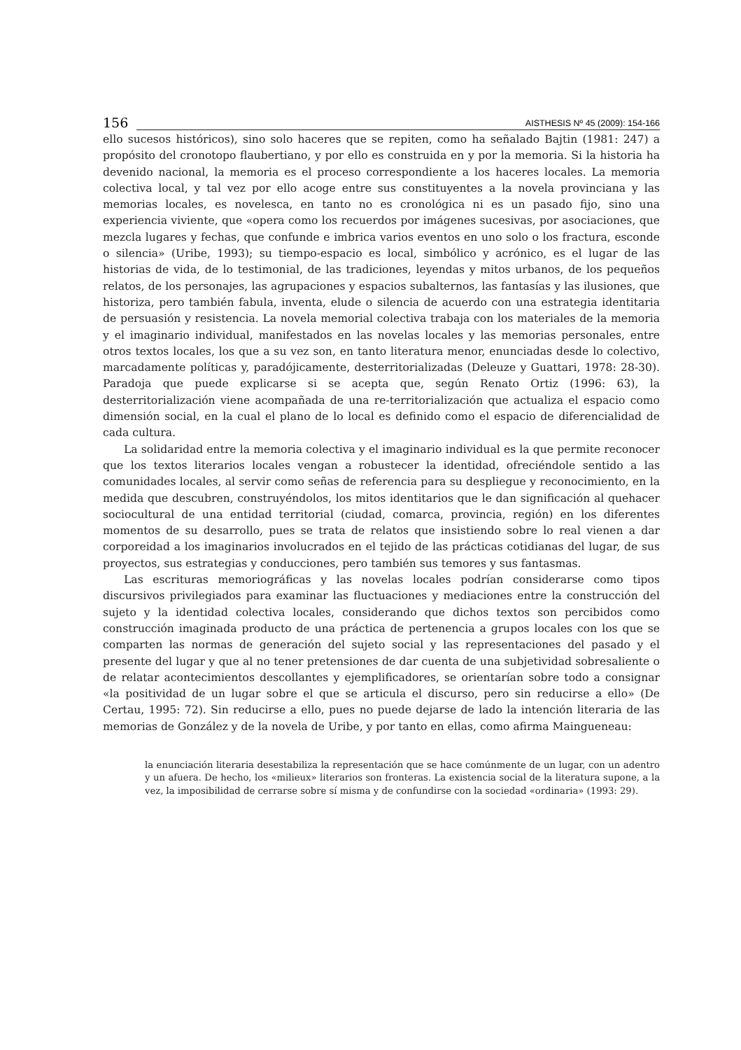156
AISTHESIS Nº 45 (2009): 154-166
ello sucesos históricos), sino solo haceres que se repiten, como ha señalado Bajtin (1981: 247) a propósito del cronotopo flaubertiano, y por ello es construida en y por la memoria. Si la historia ha devenido nacional, la memoria es el proceso correspondiente a los haceres locales. La memoria colectiva local, y tal vez por ello acoge entre sus constituyentes a la novela provinciana y las memorias locales, es novelesca, en tanto no es cronológica ni es un pasado fijo, sino una experiencia viviente, que «opera como los recuerdos por imágenes sucesivas, por asociaciones, que mezcla lugares y fechas, que confunde e imbrica varios eventos en uno solo o los fractura, esconde o silencia» (Uribe, 1993); su tiempo-espacio es local, simbólico y acrónico, es el lugar de las historias de vida, de lo testimonial, de las tradiciones, leyendas y mitos urbanos, de los pequeños relatos, de los personajes, las agrupaciones y espacios subalternos, las fantasías y las ilusiones, que historiza, pero también fabula, inventa, elude o silencia de acuerdo con una estrategia identitaria de persuasión y resistencia. La novela memorial colectiva trabaja con los materiales de la memoria y el imaginario individual, manifestados en las novelas locales y las memorias personales, entre otros textos locales, los que a su vez son, en tanto literatura menor, enunciadas desde lo colectivo, marcadamente políticas y, paradójicamente, desterritorializadas (Deleuze y Guattari, 1978: 28-30). Paradoja que puede explicarse si se acepta que, según Renato Ortiz (1996: 63), la desterritorialización viene acompañada de una re-territorialización que actualiza el espacio como dimensión social, en la cual el plano de lo local es definido como el espacio de diferencialidad de cada cultura.
La solidaridad entre la memoria colectiva y el imaginario individual es la que permite reconocer que los textos literarios locales vengan a robustecer la identidad, ofreciéndole sentido a las comunidades locales, al servir como señas de referencia para su despliegue y reconocimiento, en la medida que descubren, construyéndolos, los mitos identitarios que le dan significación al quehacer sociocultural de una entidad territorial (ciudad, comarca, provincia, región) en los diferentes momentos de su desarrollo, pues se trata de relatos que insistiendo sobre lo real vienen a dar corporeidad a los imaginarios involucrados en el tejido de las prácticas cotidianas del lugar, de sus proyectos, sus estrategias y conducciones, pero también sus temores y sus fantasmas.
Las escrituras memoriográficas y las novelas locales podrían considerarse como tipos discursivos privilegiados para examinar las fluctuaciones y mediaciones entre la construcción del sujeto y la identidad colectiva locales, considerando que dichos textos son percibidos como construcción imaginada producto de una práctica de pertenencia a grupos locales con los que se comparten las normas de generación del sujeto social y las representaciones del pasado y el presente del lugar y que al no tener pretensiones de dar cuenta de una subjetividad sobresaliente o de relatar acontecimientos descollantes y ejemplificadores, se orientarían sobre todo a consignar «la positividad de un lugar sobre el que se articula el discurso, pero sin reducirse a ello» (De Certau, 1995: 72). Sin reducirse a ello, pues no puede dejarse de lado la intención literaria de las memorias de González y de la novela de Uribe, y por tanto en ellas, como afirma Maingueneau:
la enunciación literaria desestabiliza la representación que se hace comúnmente de un lugar, con un adentro y un afuera. De hecho, los «milieux» literarios son fronteras. La existencia social de la literatura supone, a la vez, la imposibilidad de cerrarse sobre sí misma y de confundirse con la sociedad «ordinaria» (1993: 29).